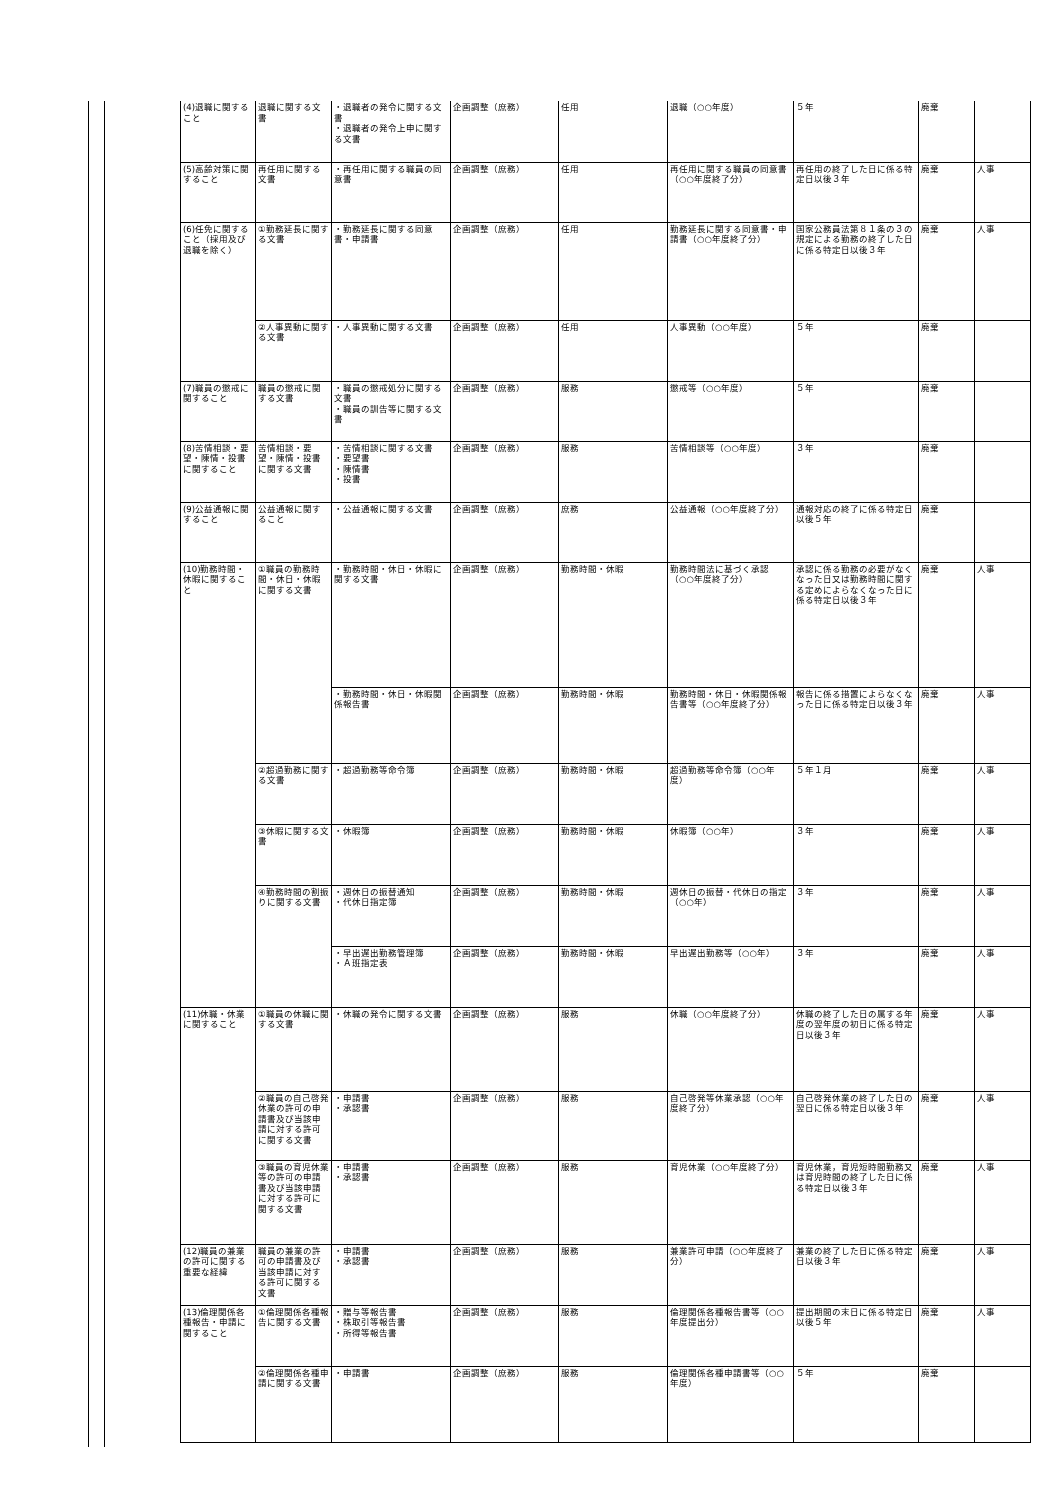| (4)退職に関すること | 退職に関する文書 | ・退職者の発令に関する文書 ・退職者の発令上申に関する文書 | 企画調整（庶務） | 任用 | 退職（○○年度） | ５年 | 廃棄 | |
| (5)高齢対策に関すること | 再任用に関する文書 | ・再任用に関する職員の同意書 | 企画調整（庶務） | 任用 | 再任用に関する職員の同意書（○○年度終了分） | 再任用の終了した日に係る特定日以後３年 | 廃棄 | 人事 |
| (6)任免に関すること（採用及び退職を除く） | ①勤務延長に関する文書 | ・勤務延長に関する同意書・申請書 | 企画調整（庶務） | 任用 | 勤務延長に関する同意書・申請書（○○年度終了分） | 国家公務員法第８１条の３の規定による勤務の終了した日に係る特定日以後３年 | 廃棄 | 人事 |
| | ②人事異動に関する文書 | ・人事異動に関する文書 | 企画調整（庶務） | 任用 | 人事異動（○○年度） | ５年 | 廃棄 | |
| (7)職員の懲戒に関すること | 職員の懲戒に関する文書 | ・職員の懲戒処分に関する文書 ・職員の訓告等に関する文書 | 企画調整（庶務） | 服務 | 懲戒等（○○年度） | ５年 | 廃棄 | |
| (8)苦情相談・要望・陳情・投書に関すること | 苦情相談・要望・陳情・投書に関する文書 | ・苦情相談に関する文書 ・要望書 ・陳情書 ・投書 | 企画調整（庶務） | 服務 | 苦情相談等（○○年度） | ３年 | 廃棄 | |
| (9)公益通報に関すること | 公益通報に関すること | ・公益通報に関する文書 | 企画調整（庶務） | 庶務 | 公益通報（○○年度終了分） | 通報対応の終了に係る特定日以後５年 | 廃棄 | |
| (10)勤務時間・休暇に関すること | ①職員の勤務時間・休日・休暇に関する文書 | ・勤務時間・休日・休暇に関する文書 | 企画調整（庶務） | 勤務時間・休暇 | 勤務時間法に基づく承認（○○年度終了分） | 承認に係る勤務の必要がなくなった日又は勤務時間に関する定めによらなくなった日に係る特定日以後３年 | 廃棄 | 人事 |
| | | ・勤務時間・休日・休暇関係報告書 | 企画調整（庶務） | 勤務時間・休暇 | 勤務時間・休日・休暇関係報告書等（○○年度終了分） | 報告に係る措置によらなくなった日に係る特定日以後３年 | 廃棄 | 人事 |
| | ②超過勤務に関する文書 | ・超過勤務等命令簿 | 企画調整（庶務） | 勤務時間・休暇 | 超過勤務等命令簿（○○年度） | ５年１月 | 廃棄 | 人事 |
| | ③休暇に関する文書 | ・休暇簿 | 企画調整（庶務） | 勤務時間・休暇 | 休暇簿（○○年） | ３年 | 廃棄 | 人事 |
| | ④勤務時間の割振りに関する文書 | ・週休日の振替通知 ・代休日指定簿 | 企画調整（庶務） | 勤務時間・休暇 | 週休日の振替・代休日の指定（○○年） | ３年 | 廃棄 | 人事 |
| | | ・早出遅出勤務管理簿 ・Ａ班指定表 | 企画調整（庶務） | 勤務時間・休暇 | 早出遅出勤務等（○○年） | ３年 | 廃棄 | 人事 |
| (11)休職・休業に関すること | ①職員の休職に関する文書 | ・休職の発令に関する文書 | 企画調整（庶務） | 服務 | 休職（○○年度終了分） | 休職の終了した日の属する年度の翌年度の初日に係る特定日以後３年 | 廃棄 | 人事 |
| | ②職員の自己啓発休業の許可の申請書及び当該申請に対する許可に関する文書 | ・申請書 ・承認書 | 企画調整（庶務） | 服務 | 自己啓発等休業承認（○○年度終了分） | 自己啓発休業の終了した日の翌日に係る特定日以後３年 | 廃棄 | 人事 |
| | ③職員の育児休業等の許可の申請書及び当該申請に対する許可に関する文書 | ・申請書 ・承認書 | 企画調整（庶務） | 服務 | 育児休業（○○年度終了分） | 育児休業，育児短時間勤務又は育児時間の終了した日に係る特定日以後３年 | 廃棄 | 人事 |
| (12)職員の兼業の許可に関する重要な経緯 | 職員の兼業の許可の申請書及び当該申請に対する許可に関する文書 | ・申請書 ・承認書 | 企画調整（庶務） | 服務 | 兼業許可申請（○○年度終了分） | 兼業の終了した日に係る特定日以後３年 | 廃棄 | 人事 |
| (13)倫理関係各種報告・申請に関すること | ①倫理関係各種報告に関する文書 | ・贈与等報告書 ・株取引等報告書 ・所得等報告書 | 企画調整（庶務） | 服務 | 倫理関係各種報告書等（○○年度提出分） | 提出期間の末日に係る特定日以後５年 | 廃棄 | 人事 |
| | ②倫理関係各種申請に関する文書 | ・申請書 | 企画調整（庶務） | 服務 | 倫理関係各種申請書等（○○年度） | ５年 | 廃棄 | |